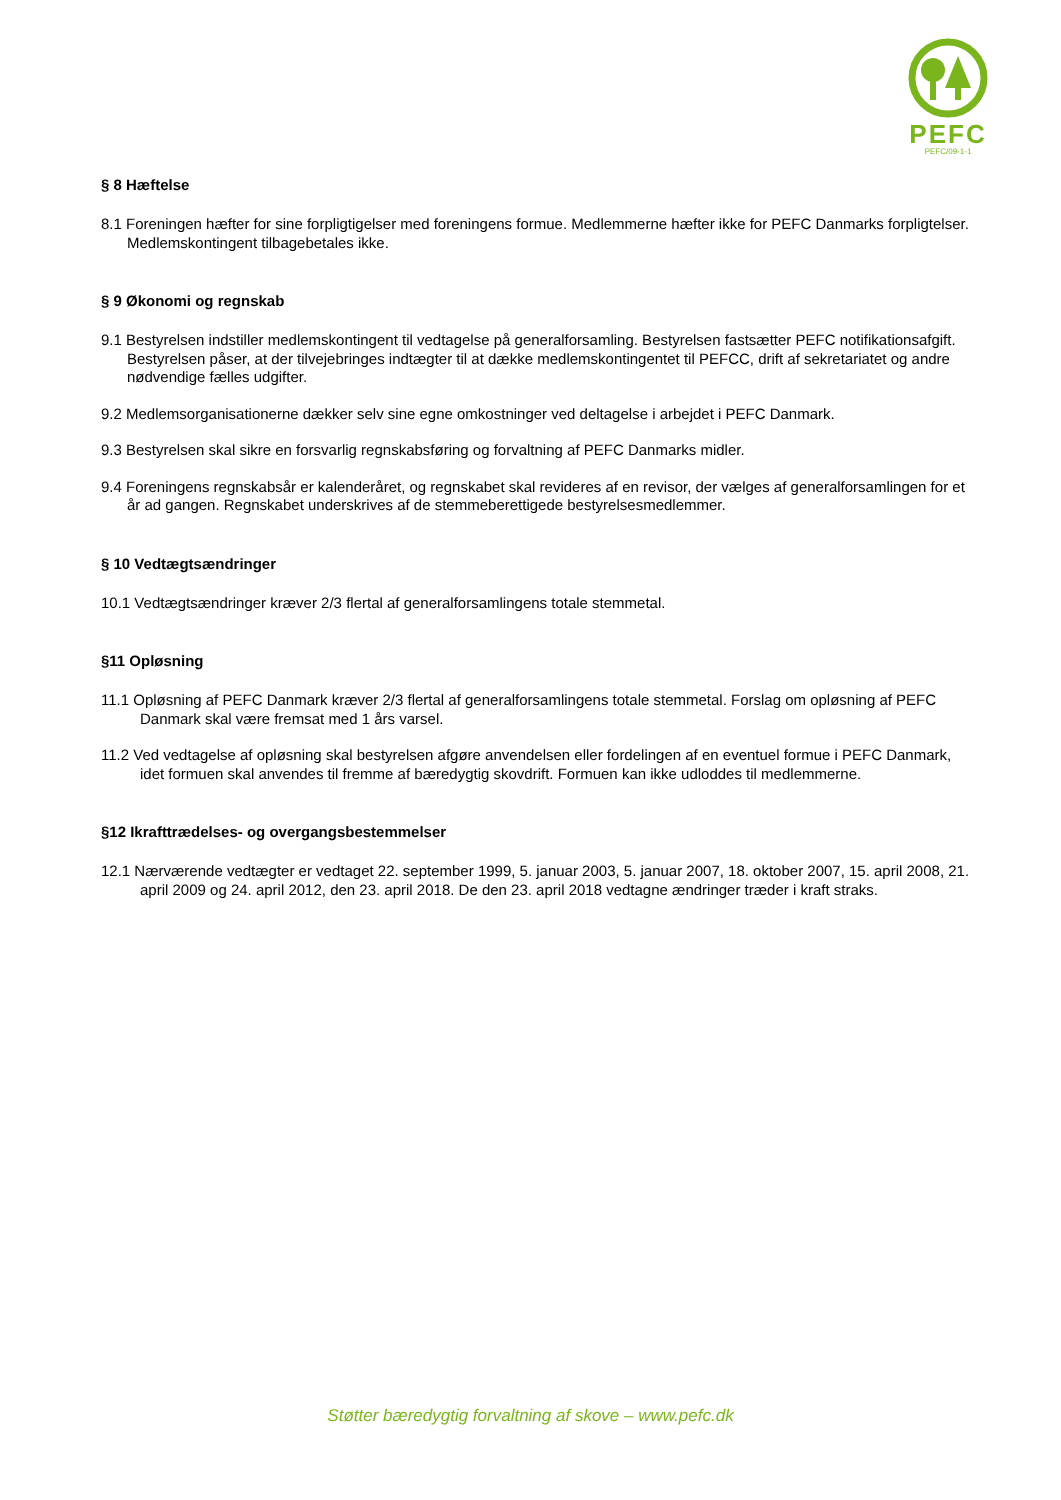PEFC
PEFC/09-1-1
§ 8 Hæftelse
8.1 Foreningen hæfter for sine forpligtigelser med foreningens formue. Medlemmerne hæfter ikke for PEFC Danmarks forpligtelser. Medlemskontingent tilbagebetales ikke.
§ 9 Økonomi og regnskab
9.1 Bestyrelsen indstiller medlemskontingent til vedtagelse på generalforsamling. Bestyrelsen fastsætter PEFC notifikationsafgift. Bestyrelsen påser, at der tilvejebringes indtægter til at dække medlemskontingentet til PEFCC, drift af sekretariatet og andre nødvendige fælles udgifter.
9.2 Medlemsorganisationerne dækker selv sine egne omkostninger ved deltagelse i arbejdet i PEFC Danmark.
9.3 Bestyrelsen skal sikre en forsvarlig regnskabsføring og forvaltning af PEFC Danmarks midler.
9.4 Foreningens regnskabsår er kalenderåret, og regnskabet skal revideres af en revisor, der vælges af generalforsamlingen for et år ad gangen. Regnskabet underskrives af de stemmeberettigede bestyrelsesmedlemmer.
§ 10 Vedtægtsændringer
10.1 Vedtægtsændringer kræver 2/3 flertal af generalforsamlingens totale stemmetal.
§11 Opløsning
11.1 Opløsning af PEFC Danmark kræver 2/3 flertal af generalforsamlingens totale stemmetal. Forslag om opløsning af PEFC Danmark skal være fremsat med 1 års varsel.
11.2 Ved vedtagelse af opløsning skal bestyrelsen afgøre anvendelsen eller fordelingen af en eventuel formue i PEFC Danmark, idet formuen skal anvendes til fremme af bæredygtig skovdrift. Formuen kan ikke udloddes til medlemmerne.
§12 Ikrafttrædelses- og overgangsbestemmelser
12.1 Nærværende vedtægter er vedtaget 22. september 1999, 5. januar 2003, 5. januar 2007, 18. oktober 2007, 15. april 2008, 21. april 2009 og 24. april 2012, den 23. april 2018. De den 23. april 2018 vedtagne ændringer træder i kraft straks.
Støtter bæredygtig forvaltning af skove – www.pefc.dk